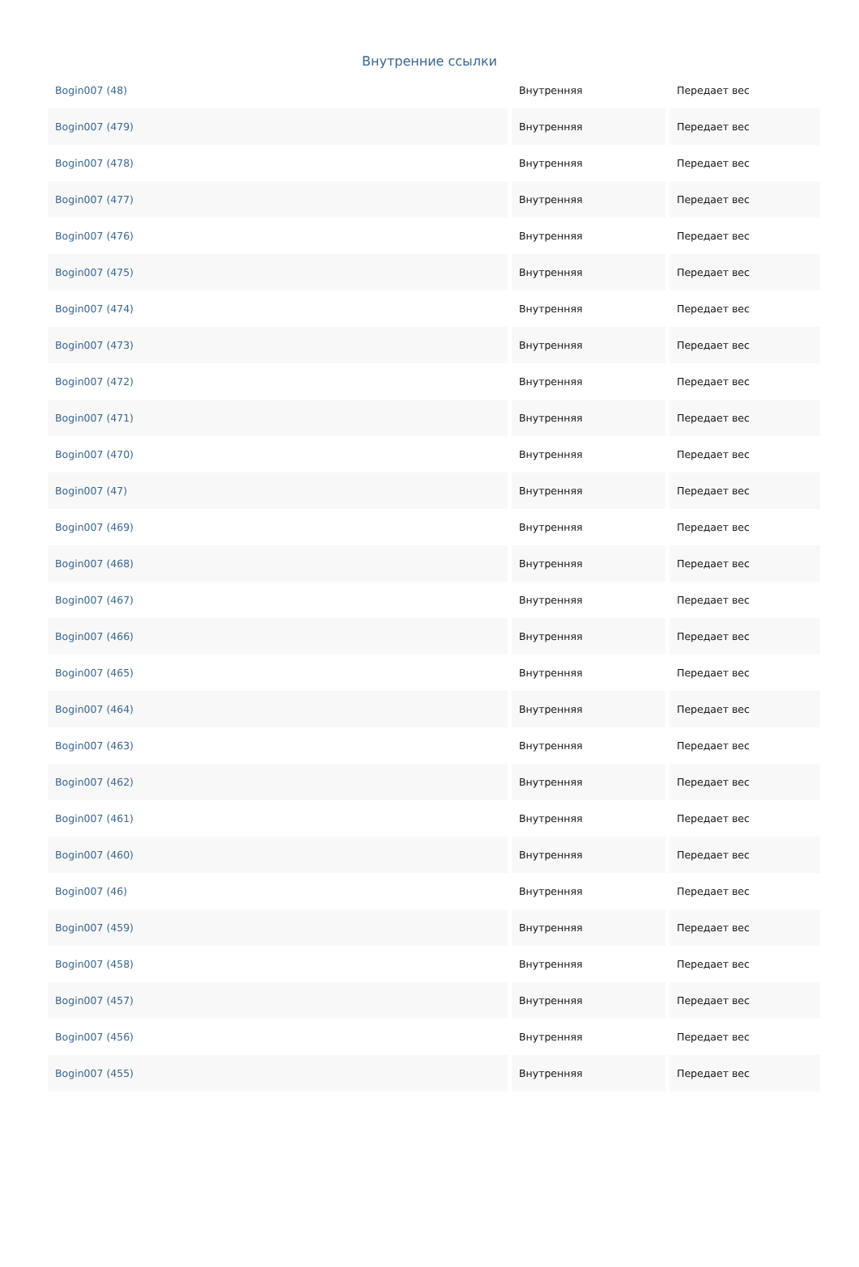Внутренние ссылки
| Bogin007 (48) | Внутренняя | Передает вес |
| Bogin007 (479) | Внутренняя | Передает вес |
| Bogin007 (478) | Внутренняя | Передает вес |
| Bogin007 (477) | Внутренняя | Передает вес |
| Bogin007 (476) | Внутренняя | Передает вес |
| Bogin007 (475) | Внутренняя | Передает вес |
| Bogin007 (474) | Внутренняя | Передает вес |
| Bogin007 (473) | Внутренняя | Передает вес |
| Bogin007 (472) | Внутренняя | Передает вес |
| Bogin007 (471) | Внутренняя | Передает вес |
| Bogin007 (470) | Внутренняя | Передает вес |
| Bogin007 (47) | Внутренняя | Передает вес |
| Bogin007 (469) | Внутренняя | Передает вес |
| Bogin007 (468) | Внутренняя | Передает вес |
| Bogin007 (467) | Внутренняя | Передает вес |
| Bogin007 (466) | Внутренняя | Передает вес |
| Bogin007 (465) | Внутренняя | Передает вес |
| Bogin007 (464) | Внутренняя | Передает вес |
| Bogin007 (463) | Внутренняя | Передает вес |
| Bogin007 (462) | Внутренняя | Передает вес |
| Bogin007 (461) | Внутренняя | Передает вес |
| Bogin007 (460) | Внутренняя | Передает вес |
| Bogin007 (46) | Внутренняя | Передает вес |
| Bogin007 (459) | Внутренняя | Передает вес |
| Bogin007 (458) | Внутренняя | Передает вес |
| Bogin007 (457) | Внутренняя | Передает вес |
| Bogin007 (456) | Внутренняя | Передает вес |
| Bogin007 (455) | Внутренняя | Передает вес |